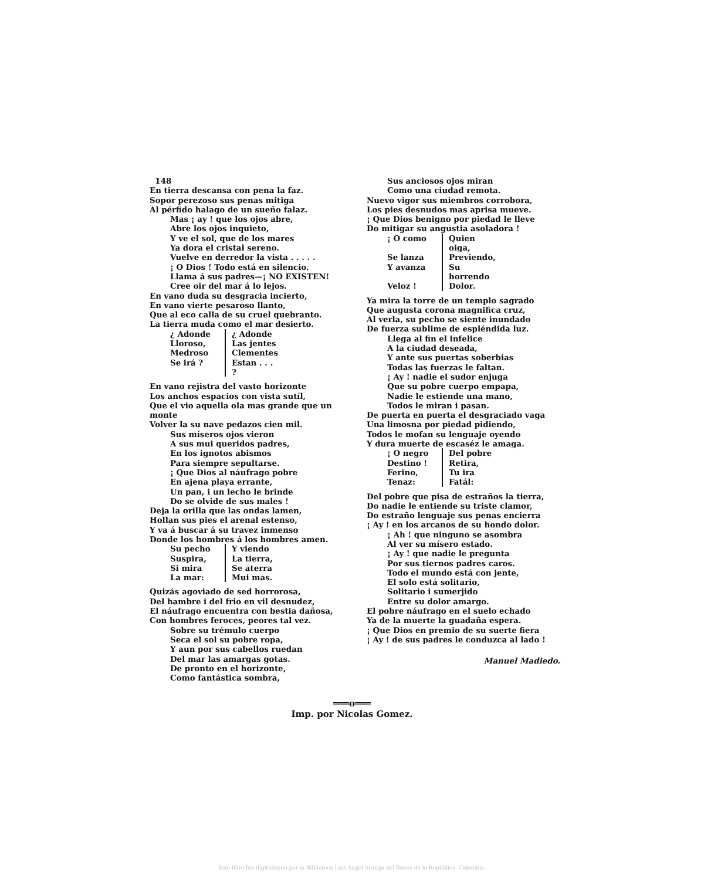148
En tierra descansa con pena la faz.
Sopor perezoso sus penas mitiga
Al pérfido halago de un sueño falaz.
Mas ¡ ay ! que los ojos abre,
Abre los ojos inquieto,
Y ve el sol, que de los mares
Ya dora el cristal sereno.
Vuelve en derredor la vista . . . . .
¡ O Dios ! Todo está en silencio.
Llama á sus padres—¡ NO EXISTEN!
Cree oir del mar á lo lejos.
En vano duda su desgracia incierto,
En vano vierte pesaroso llanto,
Que al eco calla de su cruel quebranto.
La tierra muda como el mar desierto.
¿ Adonde
¿ Adonde
Lloroso,
Las jentes
Medroso
Clementes
Se irá ?
Estan . . . ?
En vano rejistra del vasto horizonte
Los anchos espacios con vista sutíl,
Que el vio aquella ola mas grande que un monte
Volver la su nave pedazos cien mil.
Sus míseros ojos vieron
A sus mui queridos padres,
En los ignotos abismos
Para siempre sepultarse.
¡ Que Dios al náufrago pobre
En ajena playa errante,
Un pan, i un lecho le brinde
Do se olvide de sus males !
Deja la orilla que las ondas lamen,
Hollan sus pies el arenal estenso,
Y va á buscar á su travez inmenso
Donde los hombres á los hombres amen.
Su pecho
Y viendo
Suspira,
La tierra,
Si mira
Se aterra
La mar:
Mui mas.
Quizás agoviado de sed horrorosa,
Del hambre i del frio en vil desnudez,
El náufrago encuentra con bestia dañosa,
Con hombres feroces, peores tal vez.
Sobre su trémulo cuerpo
Seca el sol su pobre ropa,
Y aun por sus cabellos ruedan
Del mar las amargas gotas.
De pronto en el horizonte,
Como fantástica sombra,
Sus anciosos ojos miran
Como una ciudad remota.
Nuevo vigor sus miembros corrobora,
Los pies desnudos mas aprisa mueve.
¡ Que Dios benigno por piedad le lleve
Do mitigar su angustia asoladora !
¡ O como
Quien oiga,
Se lanza
Previendo,
Y avanza
Su horrendo
Veloz !
Dolor.
Ya mira la torre de un templo sagrado
Que augusta corona magnifica cruz,
Al verla, su pecho se siente inundado
De fuerza sublime de espléndida luz.
Llega al fin el infelice
A la ciudad deseada,
Y ante sus puertas soberbias
Todas las fuerzas le faltan.
¡ Ay ! nadie el sudor enjuga
Que su pobre cuerpo empapa,
Nadie le estiende una mano,
Todos le miran i pasan.
De puerta en puerta el desgraciado vaga
Una limosna por piedad pidiendo,
Todos le mofan su lenguaje oyendo
Y dura muerte de escaséz le amaga.
¡ O negro
Del pobre
Destino !
Retira,
Ferino,
Tu ira
Tenaz:
Fatál:
Del pobre que pisa de estraños la tierra,
Do nadie le entiende su triste clamor,
Do estraño lenguaje sus penas encierra
¡ Ay ! en los arcanos de su hondo dolor.
¡ Ah ! que ninguno se asombra
Al ver su mísero estado.
¡ Ay ! que nadie le pregunta
Por sus tiernos padres caros.
Todo el mundo está con jente,
El solo está solitario,
Solitario i sumerjido
Entre su dolor amargo.
El pobre náufrago en el suelo echado
Ya de la muerte la guadaña espera.
¡ Que Dios en premio de su suerte fiera
¡ Ay ! de sus padres le conduzca al lado !
Manuel Madiedo.
═══o═══
Imp. por Nicolas Gomez.
Este libro fue digitalizado por la Biblioteca Luis Ángel Arango del Banco de la República, Colombia.